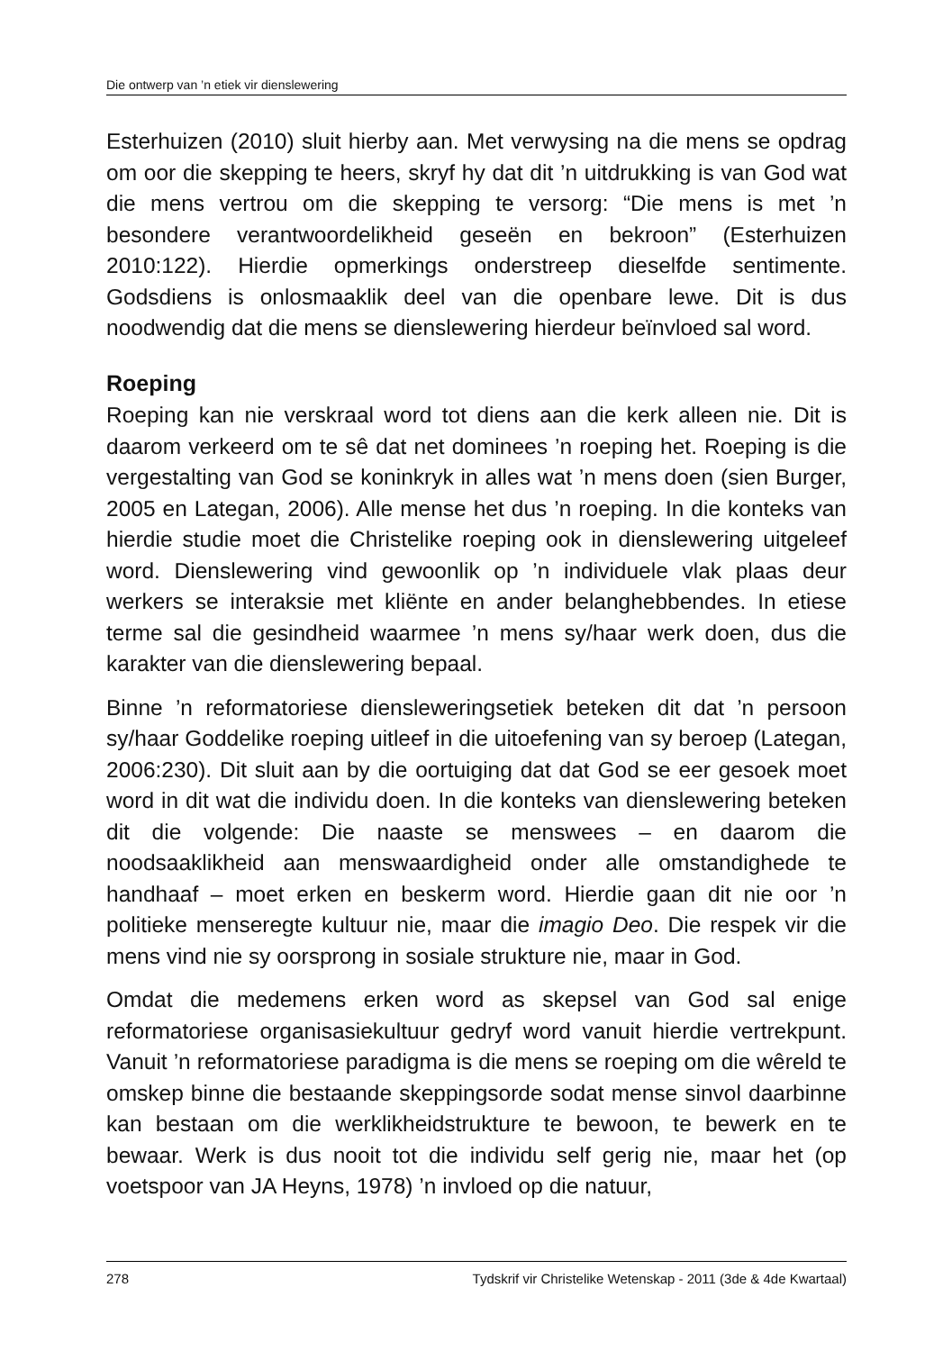Die ontwerp van ’n etiek vir dienslewering
Esterhuizen (2010) sluit hierby aan. Met verwysing na die mens se opdrag om oor die skepping te heers, skryf hy dat dit ’n uitdrukking is van God wat die mens vertrou om die skepping te versorg: “Die mens is met ’n besondere verantwoordelikheid geseën en bekroon” (Esterhuizen 2010:122). Hierdie opmerkings onderstreep dieselfde sentimente. Godsdiens is onlosmaaklik deel van die openbare lewe. Dit is dus noodwendig dat die mens se dienslewering hierdeur beïnvloed sal word.
Roeping
Roeping kan nie verskraal word tot diens aan die kerk alleen nie. Dit is daarom verkeerd om te sê dat net dominees ’n roeping het. Roeping is die vergestalting van God se koninkryk in alles wat ’n mens doen (sien Burger, 2005 en Lategan, 2006). Alle mense het dus ’n roeping. In die konteks van hierdie studie moet die Christelike roeping ook in dienslewering uitgeleef word. Dienslewering vind gewoonlik op ’n individuele vlak plaas deur werkers se interaksie met kliënte en ander belanghebbendes. In etiese terme sal die gesindheid waarmee ’n mens sy/haar werk doen, dus die karakter van die dienslewering bepaal.
Binne ’n reformatoriese diensleweringsetiek beteken dit dat ’n persoon sy/haar Goddelike roeping uitleef in die uitoefening van sy beroep (Lategan, 2006:230). Dit sluit aan by die oortuiging dat dat God se eer gesoek moet word in dit wat die individu doen. In die konteks van dienslewering beteken dit die volgende: Die naaste se menswees – en daarom die noodsaaklikheid aan menswaardigheid onder alle omstandighede te handhaaf – moet erken en beskerm word. Hierdie gaan dit nie oor ’n politieke menseregte kultuur nie, maar die imagio Deo. Die respek vir die mens vind nie sy oorsprong in sosiale strukture nie, maar in God.
Omdat die medemens erken word as skepsel van God sal enige reformatoriese organisasiekultuur gedryf word vanuit hierdie vertrekpunt. Vanuit ’n reformatoriese paradigma is die mens se roeping om die wêreld te omskep binne die bestaande skeppingsorde sodat mense sinvol daarbinne kan bestaan om die werklikheidstrukture te bewoon, te bewerk en te bewaar. Werk is dus nooit tot die individu self gerig nie, maar het (op voetspoor van JA Heyns, 1978) ’n invloed op die natuur,
278 Tydskrif vir Christelike Wetenskap - 2011 (3de & 4de Kwartaal)